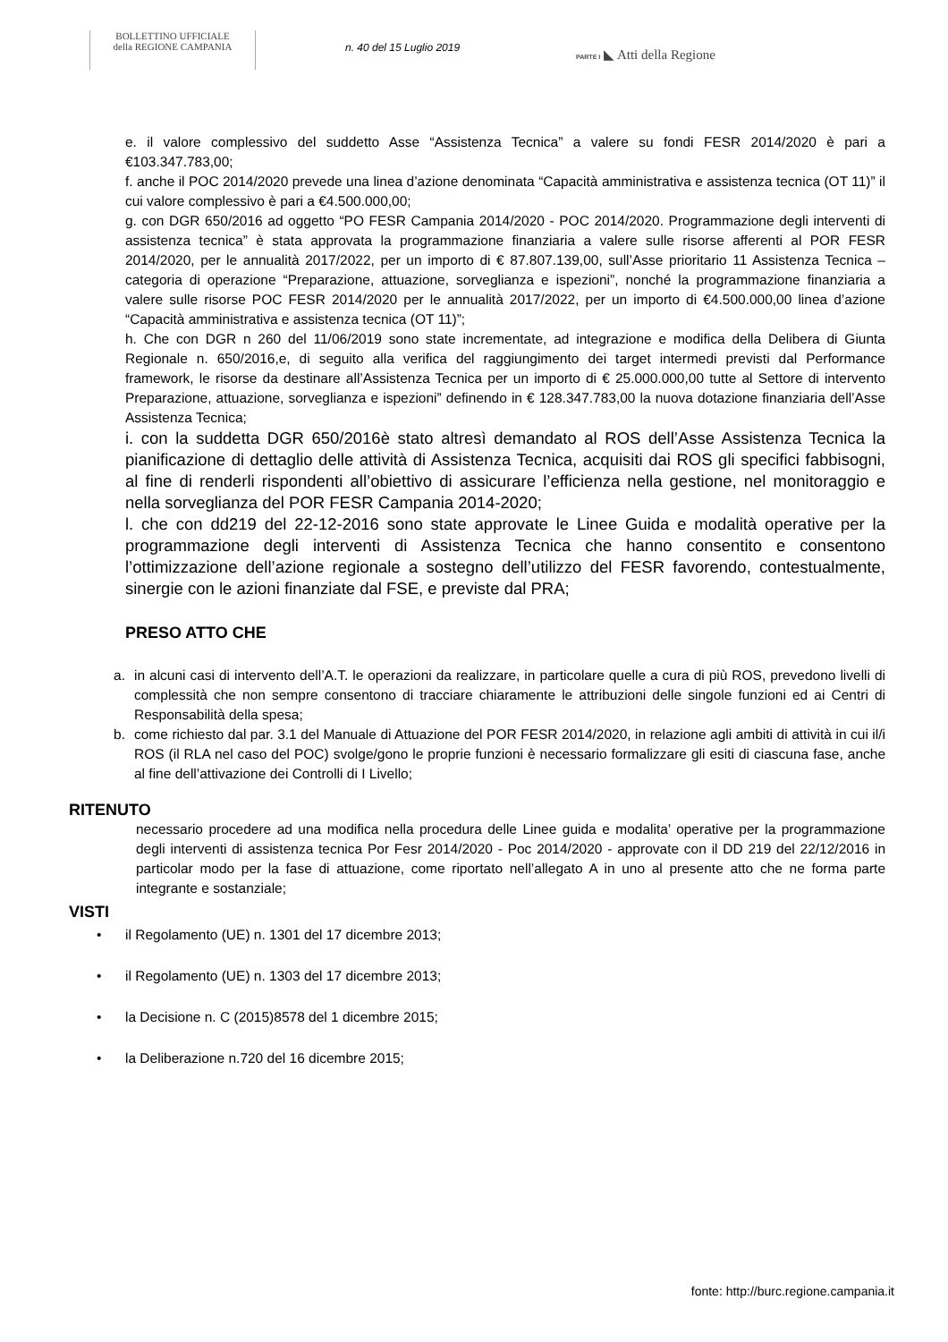BOLLETTINO UFFICIALE
della REGIONE CAMPANIA
n. 40 del 15 Luglio 2019
PARTE I ◣ Atti della Regione
e. il valore complessivo del suddetto Asse “Assistenza Tecnica” a valere su fondi FESR 2014/2020 è pari a €103.347.783,00;
f. anche il POC 2014/2020 prevede una linea d’azione denominata “Capacità amministrativa e assistenza tecnica (OT 11)” il cui valore complessivo è pari a €4.500.000,00;
g. con DGR 650/2016 ad oggetto “PO FESR Campania 2014/2020 - POC 2014/2020. Programmazione degli interventi di assistenza tecnica” è stata approvata la programmazione finanziaria a valere sulle risorse afferenti al POR FESR 2014/2020, per le annualità 2017/2022, per un importo di € 87.807.139,00, sull’Asse prioritario 11 Assistenza Tecnica – categoria di operazione “Preparazione, attuazione, sorveglianza e ispezioni”, nonché la programmazione finanziaria a valere sulle risorse POC FESR 2014/2020 per le annualità 2017/2022, per un importo di €4.500.000,00 linea d’azione “Capacità amministrativa e assistenza tecnica (OT 11)”;
h. Che con DGR n 260 del 11/06/2019 sono state incrementate, ad integrazione e modifica della Delibera di Giunta Regionale n. 650/2016,e, di seguito alla verifica del raggiungimento dei target intermedi previsti dal Performance framework, le risorse da destinare all’Assistenza Tecnica per un importo di € 25.000.000,00 tutte al Settore di intervento Preparazione, attuazione, sorveglianza e ispezioni” definendo in € 128.347.783,00 la nuova dotazione finanziaria dell’Asse Assistenza Tecnica;
i. con la suddetta DGR 650/2016è stato altresì demandato al ROS dell’Asse Assistenza Tecnica la pianificazione di dettaglio delle attività di Assistenza Tecnica, acquisiti dai ROS gli specifici fabbisogni, al fine di renderli rispondenti all’obiettivo di assicurare l’efficienza nella gestione, nel monitoraggio e nella sorveglianza del POR FESR Campania 2014-2020;
l. che con dd219 del 22-12-2016 sono state approvate le Linee Guida e modalità operative per la programmazione degli interventi di Assistenza Tecnica che hanno consentito e consentono l’ottimizzazione dell’azione regionale a sostegno dell’utilizzo del FESR favorendo, contestualmente, sinergie con le azioni finanziate dal FSE, e previste dal PRA;
PRESO ATTO CHE
a. in alcuni casi di intervento dell’A.T. le operazioni da realizzare, in particolare quelle a cura di più ROS, prevedono livelli di complessità che non sempre consentono di tracciare chiaramente le attribuzioni delle singole funzioni ed ai Centri di Responsabilità della spesa;
b. come richiesto dal par. 3.1 del Manuale di Attuazione del POR FESR 2014/2020, in relazione agli ambiti di attività in cui il/i ROS (il RLA nel caso del POC) svolge/gono le proprie funzioni è necessario formalizzare gli esiti di ciascuna fase, anche al fine dell’attivazione dei Controlli di I Livello;
RITENUTO
necessario procedere ad una modifica nella procedura delle Linee guida e modalita’ operative per la programmazione degli interventi di assistenza tecnica Por Fesr 2014/2020 - Poc 2014/2020 - approvate con il DD 219 del 22/12/2016 in particolar modo per la fase di attuazione, come riportato nell’allegato A in uno al presente atto che ne forma parte integrante e sostanziale;
VISTI
• il Regolamento (UE) n. 1301 del 17 dicembre 2013;
• il Regolamento (UE) n. 1303 del 17 dicembre 2013;
• la Decisione n. C (2015)8578 del 1 dicembre 2015;
• la Deliberazione n.720 del 16 dicembre 2015;
fonte: http://burc.regione.campania.it